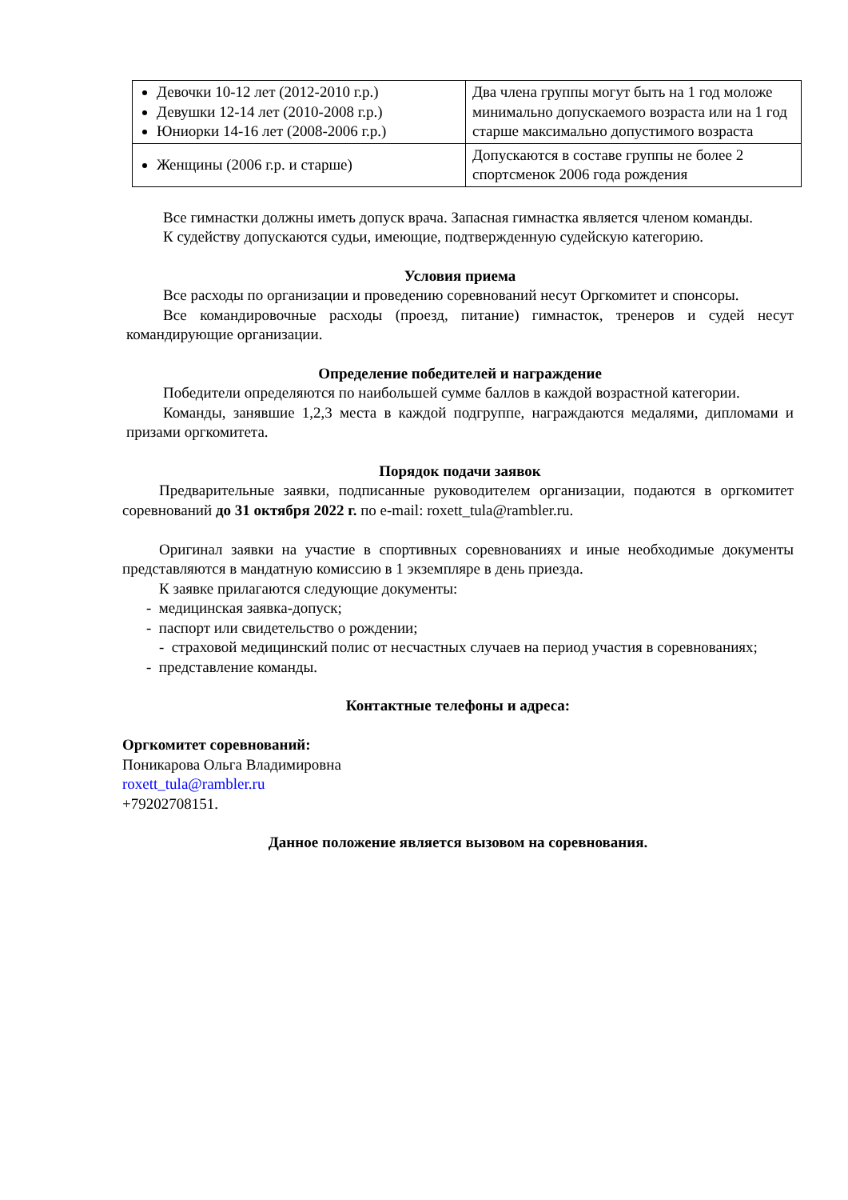| Девочки 10-12 лет (2012-2010 г.р.) Девушки 12-14 лет (2010-2008 г.р.) Юниорки 14-16 лет (2008-2006 г.р.) | Два члена группы могут быть на 1 год моложе минимально допускаемого возраста или на 1 год старше максимально допустимого возраста |
| Женщины (2006 г.р. и старше) | Допускаются в составе группы не более 2 спортсменок 2006 года рождения |
Все гимнастки должны иметь допуск врача. Запасная гимнастка является членом команды.
К судейству допускаются судьи, имеющие, подтвержденную судейскую категорию.
Условия приема
Все расходы по организации и проведению соревнований несут Оргкомитет и спонсоры.
Все командировочные расходы (проезд, питание) гимнасток, тренеров и судей несут командирующие организации.
Определение победителей и награждение
Победители определяются по наибольшей сумме баллов в каждой возрастной категории.
Команды, занявшие 1,2,3 места в каждой подгруппе, награждаются медалями, дипломами и призами оргкомитета.
Порядок подачи заявок
Предварительные заявки, подписанные руководителем организации, подаются в оргкомитет соревнований до 31 октября 2022 г. по e-mail: roxett_tula@rambler.ru.
Оригинал заявки на участие в спортивных соревнованиях и иные необходимые документы представляются в мандатную комиссию в 1 экземпляре в день приезда.
К заявке прилагаются следующие документы:
- медицинская заявка-допуск;
- паспорт или свидетельство о рождении;
- страховой медицинский полис от несчастных случаев на период участия в соревнованиях;
- представление команды.
Контактные телефоны и адреса:
Оргкомитет соревнований:
Поникарова Ольга Владимировна
roxett_tula@rambler.ru
+79202708151.
Данное положение является вызовом на соревнования.